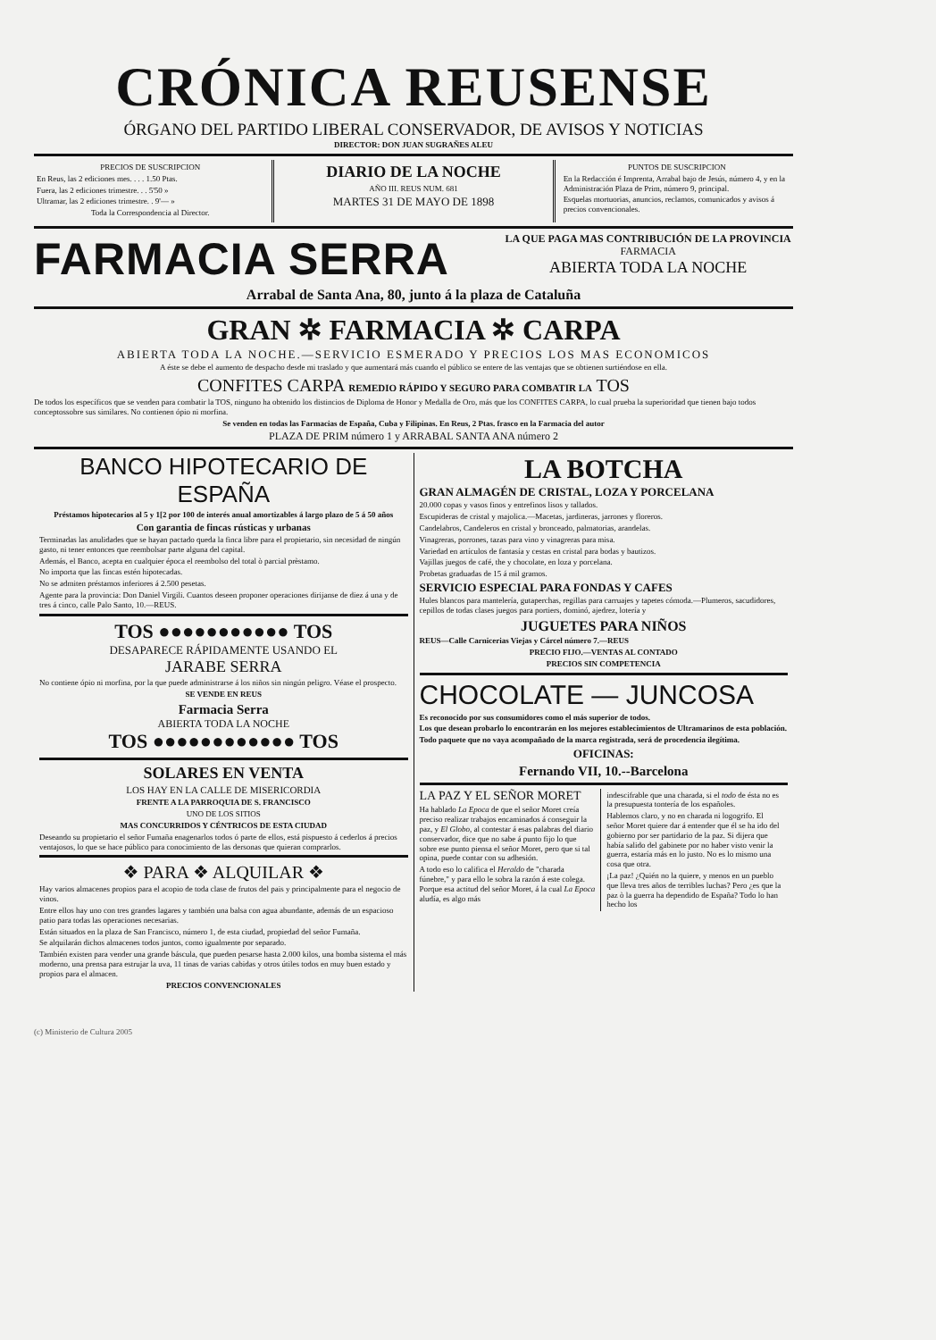CRÓNICA REUSENSE
ÓRGANO DEL PARTIDO LIBERAL CONSERVADOR, DE AVISOS Y NOTICIAS
DIRECTOR: DON JUAN SUGRAÑES ALEU
PRECIOS DE SUSCRIPCION
En Reus, las 2 ediciones mes. . . . 1.50 Ptas.
Fuera, las 2 ediciones trimestre. . . 5'50 »
Ultramar, las 2 ediciones trimestre. . 9'— »
Toda la Correspondencia al Director.
DIARIO DE LA NOCHE
AÑO III. REUS NUM. 681
MARTES 31 DE MAYO DE 1898
PUNTOS DE SUSCRIPCION
En la Redacción é Imprenta, Arrabal bajo de Jesús, número 4, y en la Administración Plaza de Prim, número 9, principal.
Esquelas mortuorias, anuncios, reclamos, comunicados y avisos á precios convencionales.
FARMACIA SERRA
LA QUE PAGA MAS CONTRIBUCIÓN DE LA PROVINCIA
FARMACIA
ABIERTA TODA LA NOCHE
Arrabal de Santa Ana, 80, junto á la plaza de Cataluña
GRAN ✲ FARMACIA ✲ CARPA
ABIERTA TODA LA NOCHE.—SERVICIO ESMERADO Y PRECIOS LOS MAS ECONOMICOS
A éste se debe el aumento de despacho desde mi traslado y que aumentará más cuando el público se entere de las ventajas que se obtienen surtiéndose en ella.
CONFITES CARPA REMEDIO RÁPIDO Y SEGURO PARA COMBATIR LA TOS
De todos los específicos que se venden para combatir la TOS, ninguno ha obtenido los distincios de Diploma de Honor y Medalla de Oro, más que los CONFITES CARPA, lo cual prueba la superioridad que tienen bajo todos conceptossobre sus similares. No contienen ópio ni morfina.
Se venden en todas las Farmacias de España, Cuba y Filipinas. En Reus, 2 Ptas. frasco en la Farmacia del autor
PLAZA DE PRIM número 1 y ARRABAL SANTA ANA número 2
BANCO HIPOTECARIO DE ESPAÑA
Préstamos hipotecarios al 5 y 1[2 por 100 de interés anual amortizables á largo plazo de 5 á 50 años
Con garantia de fincas rústicas y urbanas
Terminadas las anulidades que se hayan pactado queda la finca libre para el propietario, sin necesidad de ningún gasto, ni tener entonces que reembolsar parte alguna del capital.
Además, el Banco, acepta en cualquier época el reembolso del total ò parcial prèstamo.
No importa que las fincas estén hipotecadas.
No se admiten préstamos inferiores á 2.500 pesetas.
Agente para la provincia: Don Daniel Virgili. Cuantos deseen proponer operaciones dirijanse de diez á una y de tres á cinco, calle Palo Santo, 10.—REUS.
TOS ●●●●●●●●●●● TOS
DESAPARECE RÁPIDAMENTE USANDO EL
JARABE SERRA
No contiene ópio ni morfina, por la que puede administrarse á los niños sin ningún peligro. Véase el prospecto.
SE VENDE EN REUS
Farmacia Serra
ABIERTA TODA LA NOCHE
TOS ●●●●●●●●●●●● TOS
SOLARES EN VENTA
LOS HAY EN LA CALLE DE MISERICORDIA
FRENTE A LA PARROQUIA DE S. FRANCISCO
UNO DE LOS SITIOS
MAS CONCURRIDOS Y CÉNTRICOS DE ESTA CIUDAD
Deseando su propietario el señor Fumaña enagenarlos todos ó parte de ellos, está pispuesto á cederlos á precios ventajosos, lo que se hace público para conocimiento de las dersonas que quieran comprarlos.
❖ PARA ❖ ALQUILAR ❖
Hay varios almacenes propios para el acopio de toda clase de frutos del pais y principalmente para el negocio de vinos.
Entre ellos hay uno con tres grandes lagares y también una balsa con agua abundante, además de un espacioso patio para todas las operaciones necesarias.
Están situados en la plaza de San Francisco, número 1, de esta ciudad, propiedad del señor Fumaña.
Se alquilarán dichos almacenes todos juntos, como igualmente por separado.
También existen para vender una grande báscula, que pueden pesarse hasta 2.000 kilos, una bomba sistema el más moderno, una prensa para estrujar la uva, 11 tinas de varias cabidas y otros útiles todos en muy buen estado y propios para el almacen.
PRECIOS CONVENCIONALES
LA BOTCHA
GRAN ALMAGÉN DE CRISTAL, LOZA Y PORCELANA
20.000 copas y vasos finos y entrefinos lisos y tallados.
Escupideras de cristal y majolica.—Macetas, jardineras, jarrones y floreros.
Candelabros, Candeleros en cristal y bronceado, palmatorias, arandelas.
Vinagreras, porrones, tazas para vino y vinagreras para misa.
Variedad en artículos de fantasía y cestas en cristal para bodas y bautizos.
Vajillas juegos de café, the y chocolate, en loza y porcelana.
Probetas graduadas de 15 á mil gramos.
SERVICIO ESPECIAL PARA FONDAS Y CAFES
Hules blancos para mantelería, gutaperchas, regillas para carruajes y tapetes cómoda.—Plumeros, sacudidores, cepillos de todas clases juegos para portiers, dominó, ajedrez, lotería y
JUGUETES PARA NIÑOS
REUS—Calle Carnicerias Viejas y Cárcel número 7.—REUS
PRECIO FIJO.—VENTAS AL CONTADO
PRECIOS SIN COMPETENCIA
CHOCOLATE — JUNCOSA
Es reconocido por sus consumidores como el más superior de todos.
Los que desean probarlo lo encontrarán en los mejores establecimientos de Ultramarinos de esta población.
Todo paquete que no vaya acompañado de la marca registrada, será de procedencia ilegítima.
OFICINAS:
Fernando VII, 10.--Barcelona
LA PAZ Y EL SEÑOR MORET
Ha hablado La Epoca de que el señor Moret creía preciso realizar trabajos encaminados á conseguir la paz, y El Globo, al contestar á esas palabras del diario conservador, dice que no sabe á punto fijo lo que sobre ese punto piensa el señor Moret, pero que si tal opina, puede contar con su adhesión.
A todo eso lo califica el Heraldo de "charada fúnebre," y para ello le sobra la razón á este colega. Porque esa actitud del señor Moret, á la cual La Epoca aludía, es algo más
indescifrable que una charada, si el todo de ésta no es la presupuesta tontería de los españoles.
Hablemos claro, y no en charada ni logogrifo. El señor Moret quiere dar á entender que él se ha ido del gobierno por ser partidario de la paz. Si dijera que había salido del gabinete por no haber visto venir la guerra, estaría más en lo justo. No es lo mismo una cosa que otra.
¡La paz! ¿Quién no la quiere, y menos en un pueblo que lleva tres años de terribles luchas? Pero ¿es que la paz ò la guerra ha dependido de España? Todo lo han hecho los
(c) Ministerio de Cultura 2005